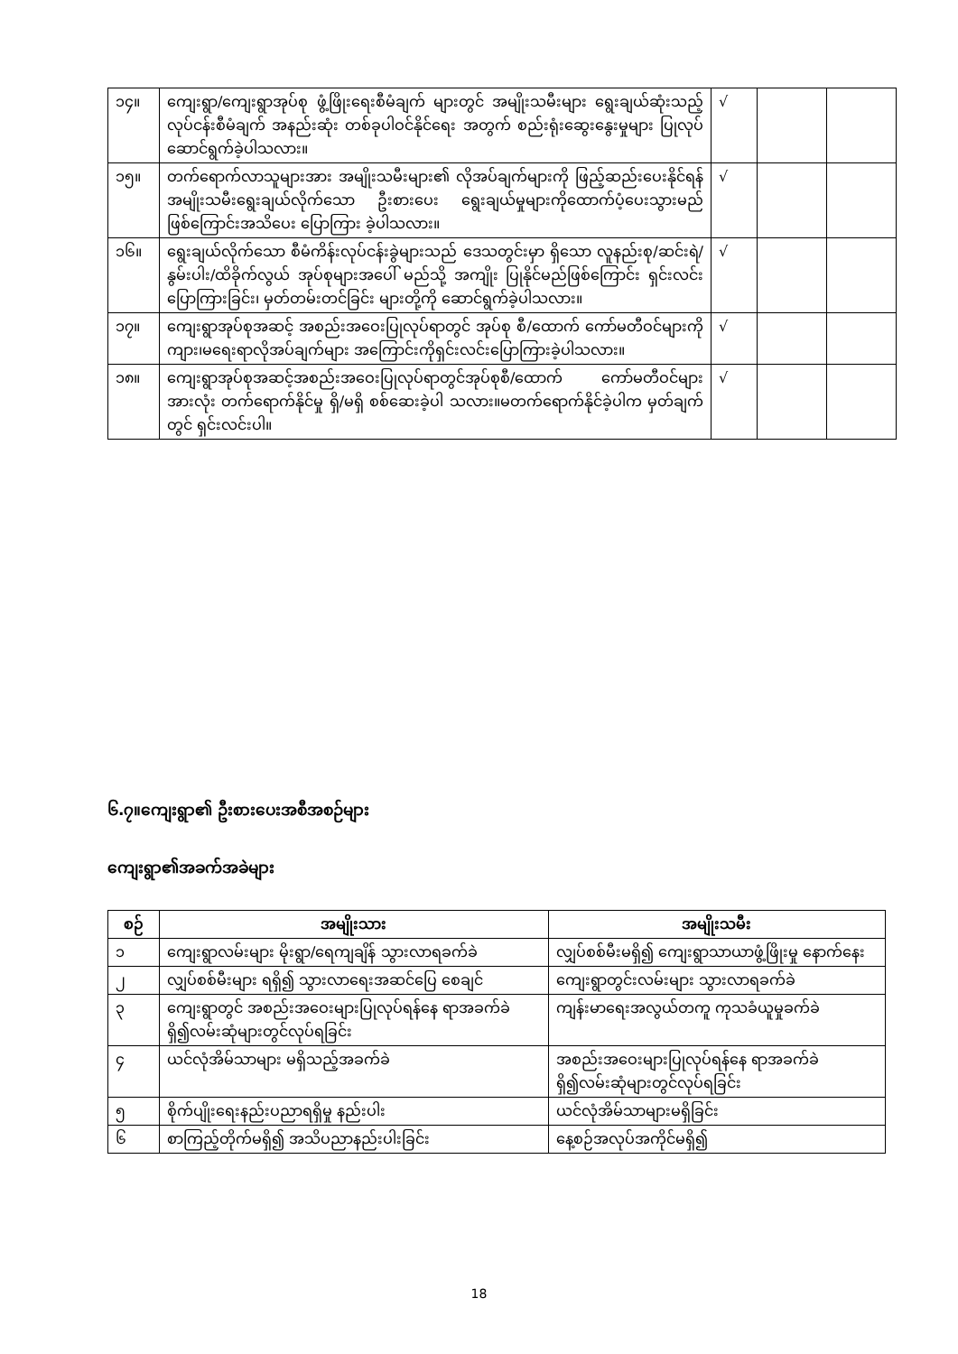| ၁၄။ | ကျေးရွာ/ကျေးရွာအုပ်စု ဖွံ့ဖြိုးရေးစီမံချက် များတွင် အမျိုးသမီးများ ရွေးချယ်ဆုံးသည့် လုပ်ငန်းစီမံချက် အနည်းဆုံး တစ်ခုပါဝင်နိုင်ရေး အတွက် စည်းရုံးဆွေးနွေးမှုများ ပြုလုပ်ဆောင်ရွက်ခဲ့ပါသလား။ | √ | | |
| ၁၅။ | တက်ရောက်လာသူများအား အမျိုးသမီးများ၏ လိုအပ်ချက်များကို ဖြည့်ဆည်းပေးနိုင်ရန် အမျိုးသမီးရွေးချယ်လိုက်သော ဦးစားပေး ရွေးချယ်မှုများကိုထောက်ပံ့ပေးသွားမည်ဖြစ်ကြောင်းအသိပေး ပြောကြား ခဲ့ပါသလား။ | √ | | |
| ၁၆။ | ရွေးချယ်လိုက်သော စီမံကိန်းလုပ်ငန်းခွဲများသည် ဒေသတွင်းမှာ ရှိသော လူနည်းစု/ဆင်းရဲ/ နွမ်းပါး/ထိခိုက်လွယ် အုပ်စုများအပေါ် မည်သို့ အကျိုး ပြုနိုင်မည်ဖြစ်ကြောင်း ရှင်းလင်း ပြောကြားခြင်း၊ မှတ်တမ်းတင်ခြင်း များတို့ကို ဆောင်ရွက်ခဲ့ပါသလား။ | √ | | |
| ၁၇။ | ကျေးရွာအုပ်စုအဆင့် အစည်းအဝေးပြုလုပ်ရာတွင် အုပ်စု စီ/ထောက် ကော်မတီဝင်များကို ကျား၊မရေးရာလိုအပ်ချက်များ အကြောင်းကိုရှင်းလင်းပြောကြားခဲ့ပါသလား။ | √ | | |
| ၁၈။ | ကျေးရွာအုပ်စုအဆင့်အစည်းအဝေးပြုလုပ်ရာတွင်အုပ်စုစီ/ထောက် ကော်မတီဝင်များ အားလုံး တက်ရောက်နိုင်မှု ရှိ/မရှိ စစ်ဆေးခဲ့ပါ သလား။မတက်ရောက်နိုင်ခဲ့ပါက မှတ်ချက်တွင် ရှင်းလင်းပါ။ | √ | | |
၆.၇။ကျေးရွာ၏ ဦးစားပေးအစီအစဉ်များ
ကျေးရွာ၏အခက်အခဲများ
| စဉ် | အမျိုးသား | အမျိုးသမီး |
| --- | --- | --- |
| ၁ | ကျေးရွာလမ်းများ မိုးရွာ/ရေကျချိန် သွားလာရခက်ခဲ | လျှပ်စစ်မီးမရှိ၍ ကျေးရွာသာယာဖွံ့ဖြိုးမှု နောက်နေး |
| ၂ | လျှပ်စစ်မီးများ ရရှိ၍ သွားလာရေးအဆင်ပြေ စေချင် | ကျေးရွာတွင်းလမ်းများ သွားလာရခက်ခဲ |
| ၃ | ကျေးရွာတွင် အစည်းအဝေးများပြုလုပ်ရန်နေ ရာအခက်ခဲရှိ၍လမ်းဆုံများတွင်လုပ်ရခြင်း | ကျန်းမာရေးအလွယ်တကူ ကုသခံယူမှုခက်ခဲ |
| ၄ | ယင်လုံအိမ်သာများ မရှိသည့်အခက်ခဲ | အစည်းအဝေးများပြုလုပ်ရန်နေ ရာအခက်ခဲရှိ၍လမ်းဆုံများတွင်လုပ်ရခြင်း |
| ၅ | စိုက်ပျိုးရေးနည်းပညာရရှိမှု နည်းပါး | ယင်လုံအိမ်သာများမရှိခြင်း |
| ၆ | စာကြည့်တိုက်မရှိ၍ အသိပညာနည်းပါးခြင်း | နေ့စဉ်အလုပ်အကိုင်မရှိ၍ |
18